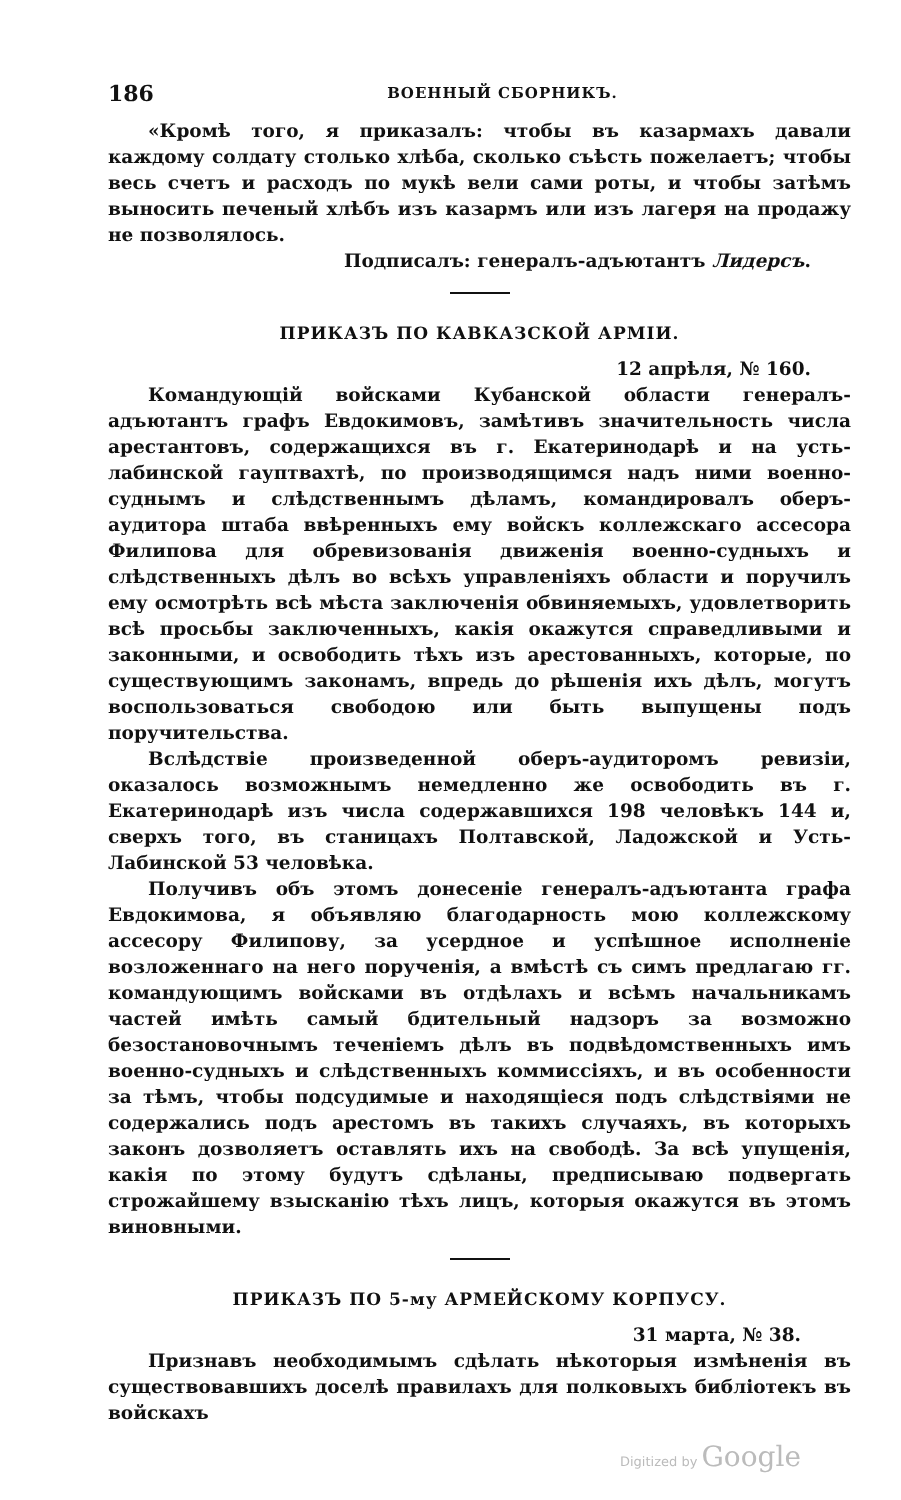186 ВОЕННЫЙ СБОРНИКЪ.
«Кромѣ того, я приказалъ: чтобы въ казармахъ давали каждому солдату столько хлѣба, сколько съѣсть пожелаетъ; чтобы весь счетъ и расходъ по мукѣ вели сами роты, и чтобы затѣмъ выносить печеный хлѣбъ изъ казармъ или изъ лагеря на продажу не позволялось.
Подписалъ: генералъ-адъютантъ Лидерсъ.
ПРИКАЗЪ ПО КАВКАЗСКОЙ АРМІИ.
12 апрѣля, № 160.
Командующій войсками Кубанской области генералъ-адъютантъ графъ Евдокимовъ, замѣтивъ значительность числа арестантовъ, содержащихся въ г. Екатеринодарѣ и на усть-лабинской гауптвахтѣ, по производящимся надъ ними военно-суднымъ и слѣдственнымъ дѣламъ, командировалъ оберъ-аудитора штаба ввѣренныхъ ему войскъ коллежскаго ассесора Филипова для обревизованія движенія военно-судныхъ и слѣдственныхъ дѣлъ во всѣхъ управленіяхъ области и поручилъ ему осмотрѣть всѣ мѣста заключенія обвиняемыхъ, удовлетворить всѣ просьбы заключенныхъ, какія окажутся справедливыми и законными, и освободить тѣхъ изъ арестованныхъ, которые, по существующимъ законамъ, впредь до рѣшенія ихъ дѣлъ, могутъ воспользоваться свободою или быть выпущены подъ поручительства.
Вслѣдствіе произведенной оберъ-аудиторомъ ревизіи, оказалось возможнымъ немедленно же освободить въ г. Екатеринодарѣ изъ числа содержавшихся 198 человѣкъ 144 и, сверхъ того, въ станицахъ Полтавской, Ладожской и Усть-Лабинской 53 человѣка.
Получивъ объ этомъ донесеніе генералъ-адъютанта графа Евдокимова, я объявляю благодарность мою коллежскому ассесору Филипову, за усердное и успѣшное исполненіе возложеннаго на него порученія, а вмѣстѣ съ симъ предлагаю гг. командующимъ войсками въ отдѣлахъ и всѣмъ начальникамъ частей имѣть самый бдительный надзоръ за возможно безостановочнымъ теченіемъ дѣлъ въ подвѣдомственныхъ имъ военно-судныхъ и слѣдственныхъ коммиссіяхъ, и въ особенности за тѣмъ, чтобы подсудимые и находящіеся подъ слѣдствіями не содержались подъ арестомъ въ такихъ случаяхъ, въ которыхъ законъ дозволяетъ оставлять ихъ на свободѣ. За всѣ упущенія, какія по этому будутъ сдѣланы, предписываю подвергать строжайшему взысканію тѣхъ лицъ, которыя окажутся въ этомъ виновными.
ПРИКАЗЪ ПО 5-му АРМЕЙСКОМУ КОРПУСУ.
31 марта, № 38.
Признавъ необходимымъ сдѣлать нѣкоторыя измѣненія въ существовавшихъ доселѣ правилахъ для полковыхъ библіотекъ въ войскахъ
Digitized by Google